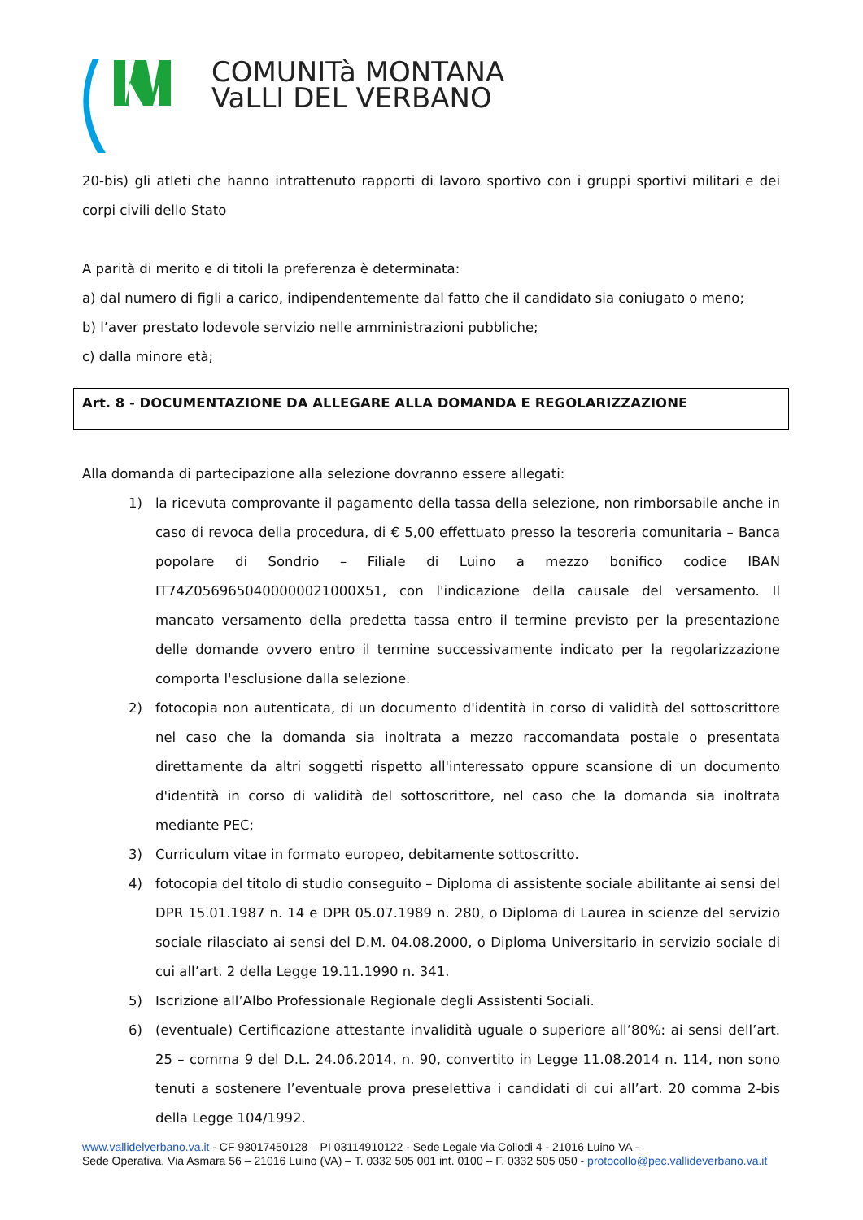COMUNITà MONTANA
VaLLI DEL VERBANO
20-bis) gli atleti che hanno intrattenuto rapporti di lavoro sportivo con i gruppi sportivi militari e dei corpi civili dello Stato
A parità di merito e di titoli la preferenza è determinata:
a) dal numero di figli a carico, indipendentemente dal fatto che il candidato sia coniugato o meno;
b) l’aver prestato lodevole servizio nelle amministrazioni pubbliche;
c) dalla minore età;
Art. 8 - DOCUMENTAZIONE DA ALLEGARE ALLA DOMANDA E REGOLARIZZAZIONE
Alla domanda di partecipazione alla selezione dovranno essere allegati:
1) la ricevuta comprovante il pagamento della tassa della selezione, non rimborsabile anche in caso di revoca della procedura, di € 5,00 effettuato presso la tesoreria comunitaria – Banca popolare di Sondrio – Filiale di Luino a mezzo bonifico codice IBAN IT74Z0569650400000021000X51, con l'indicazione della causale del versamento. Il mancato versamento della predetta tassa entro il termine previsto per la presentazione delle domande ovvero entro il termine successivamente indicato per la regolarizzazione comporta l'esclusione dalla selezione.
2) fotocopia non autenticata, di un documento d'identità in corso di validità del sottoscrittore nel caso che la domanda sia inoltrata a mezzo raccomandata postale o presentata direttamente da altri soggetti rispetto all'interessato oppure scansione di un documento d'identità in corso di validità del sottoscrittore, nel caso che la domanda sia inoltrata mediante PEC;
3) Curriculum vitae in formato europeo, debitamente sottoscritto.
4) fotocopia del titolo di studio conseguito – Diploma di assistente sociale abilitante ai sensi del DPR 15.01.1987 n. 14 e DPR 05.07.1989 n. 280, o Diploma di Laurea in scienze del servizio sociale rilasciato ai sensi del D.M. 04.08.2000, o Diploma Universitario in servizio sociale di cui all’art. 2 della Legge 19.11.1990 n. 341.
5) Iscrizione all’Albo Professionale Regionale degli Assistenti Sociali.
6) (eventuale) Certificazione attestante invalidità uguale o superiore all’80%: ai sensi dell’art. 25 – comma 9 del D.L. 24.06.2014, n. 90, convertito in Legge 11.08.2014 n. 114, non sono tenuti a sostenere l’eventuale prova preselettiva i candidati di cui all’art. 20 comma 2-bis della Legge 104/1992.
www.vallidelverbano.va.it - CF 93017450128 – PI 03114910122 - Sede Legale via Collodi 4 - 21016 Luino VA -
Sede Operativa, Via Asmara 56 – 21016 Luino (VA) – T. 0332 505 001 int. 0100 – F. 0332 505 050 - protocollo@pec.vallideverbano.va.it